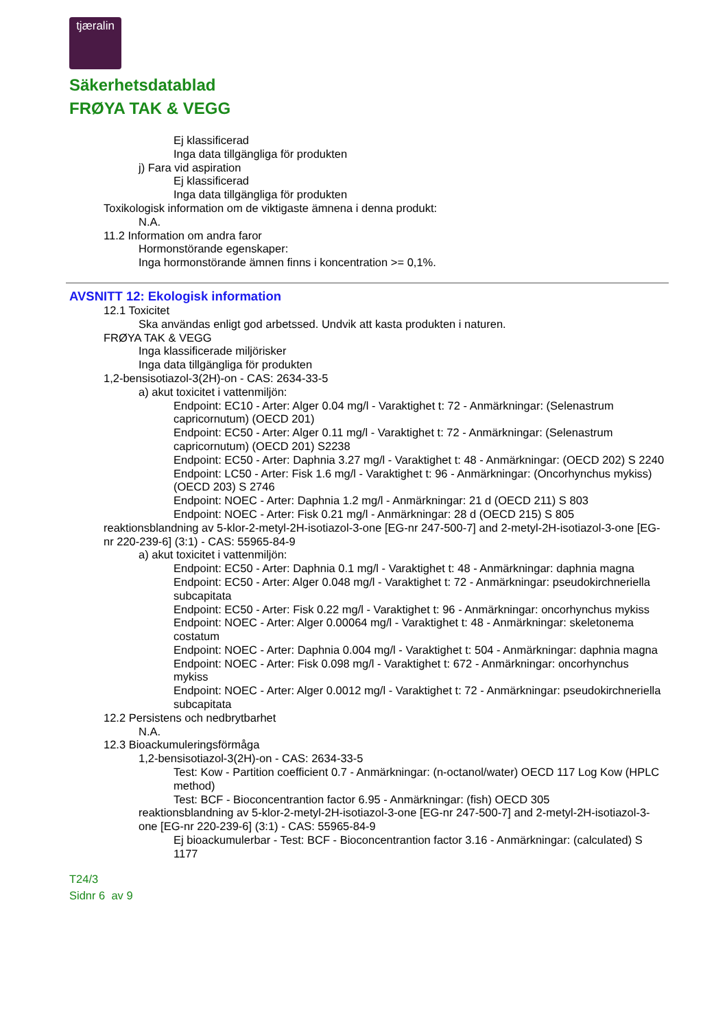tjæralin
Säkerhetsdatablad
FRØYA TAK & VEGG
Ej klassificerad
Inga data tillgängliga för produkten
j) Fara vid aspiration
Ej klassificerad
Inga data tillgängliga för produkten
Toxikologisk information om de viktigaste ämnena i denna produkt:
N.A.
11.2 Information om andra faror
Hormonstörande egenskaper:
Inga hormonstörande ämnen finns i koncentration >= 0,1%.
AVSNITT 12: Ekologisk information
12.1 Toxicitet
Ska användas enligt god arbetssed. Undvik att kasta produkten i naturen.
FRØYA TAK & VEGG
Inga klassificerade miljörisker
Inga data tillgängliga för produkten
1,2-bensisotiazol-3(2H)-on - CAS: 2634-33-5
a) akut toxicitet i vattenmiljön:
Endpoint: EC10 - Arter: Alger 0.04 mg/l - Varaktighet t: 72 - Anmärkningar: (Selenastrum capricornutum) (OECD 201)
Endpoint: EC50 - Arter: Alger 0.11 mg/l - Varaktighet t: 72 - Anmärkningar: (Selenastrum capricornutum) (OECD 201) S2238
Endpoint: EC50 - Arter: Daphnia 3.27 mg/l - Varaktighet t: 48 - Anmärkningar: (OECD 202) S 2240
Endpoint: LC50 - Arter: Fisk 1.6 mg/l - Varaktighet t: 96 - Anmärkningar: (Oncorhynchus mykiss) (OECD 203) S 2746
Endpoint: NOEC - Arter: Daphnia 1.2 mg/l - Anmärkningar: 21 d (OECD 211) S 803
Endpoint: NOEC - Arter: Fisk 0.21 mg/l - Anmärkningar: 28 d (OECD 215) S 805
reaktionsblandning av 5-klor-2-metyl-2H-isotiazol-3-one [EG-nr 247-500-7] and 2-metyl-2H-isotiazol-3-one [EG-nr 220-239-6] (3:1) - CAS: 55965-84-9
a) akut toxicitet i vattenmiljön:
Endpoint: EC50 - Arter: Daphnia 0.1 mg/l - Varaktighet t: 48 - Anmärkningar: daphnia magna
Endpoint: EC50 - Arter: Alger 0.048 mg/l - Varaktighet t: 72 - Anmärkningar: pseudokirchneriella subcapitata
Endpoint: EC50 - Arter: Fisk 0.22 mg/l - Varaktighet t: 96 - Anmärkningar: oncorhynchus mykiss
Endpoint: NOEC - Arter: Alger 0.00064 mg/l - Varaktighet t: 48 - Anmärkningar: skeletonema costatum
Endpoint: NOEC - Arter: Daphnia 0.004 mg/l - Varaktighet t: 504 - Anmärkningar: daphnia magna
Endpoint: NOEC - Arter: Fisk 0.098 mg/l - Varaktighet t: 672 - Anmärkningar: oncorhynchus mykiss
Endpoint: NOEC - Arter: Alger 0.0012 mg/l - Varaktighet t: 72 - Anmärkningar: pseudokirchneriella subcapitata
12.2 Persistens och nedbrytbarhet
N.A.
12.3 Bioackumuleringsförmåga
1,2-bensisotiazol-3(2H)-on - CAS: 2634-33-5
Test: Kow - Partition coefficient 0.7 - Anmärkningar: (n-octanol/water) OECD 117 Log Kow (HPLC method)
Test: BCF - Bioconcentrantion factor 6.95 - Anmärkningar: (fish) OECD 305
reaktionsblandning av 5-klor-2-metyl-2H-isotiazol-3-one [EG-nr 247-500-7] and 2-metyl-2H-isotiazol-3-one [EG-nr 220-239-6] (3:1) - CAS: 55965-84-9
Ej bioackumulerbar - Test: BCF - Bioconcentrantion factor 3.16 - Anmärkningar: (calculated) S 1177
T24/3
Sidnr 6 av 9